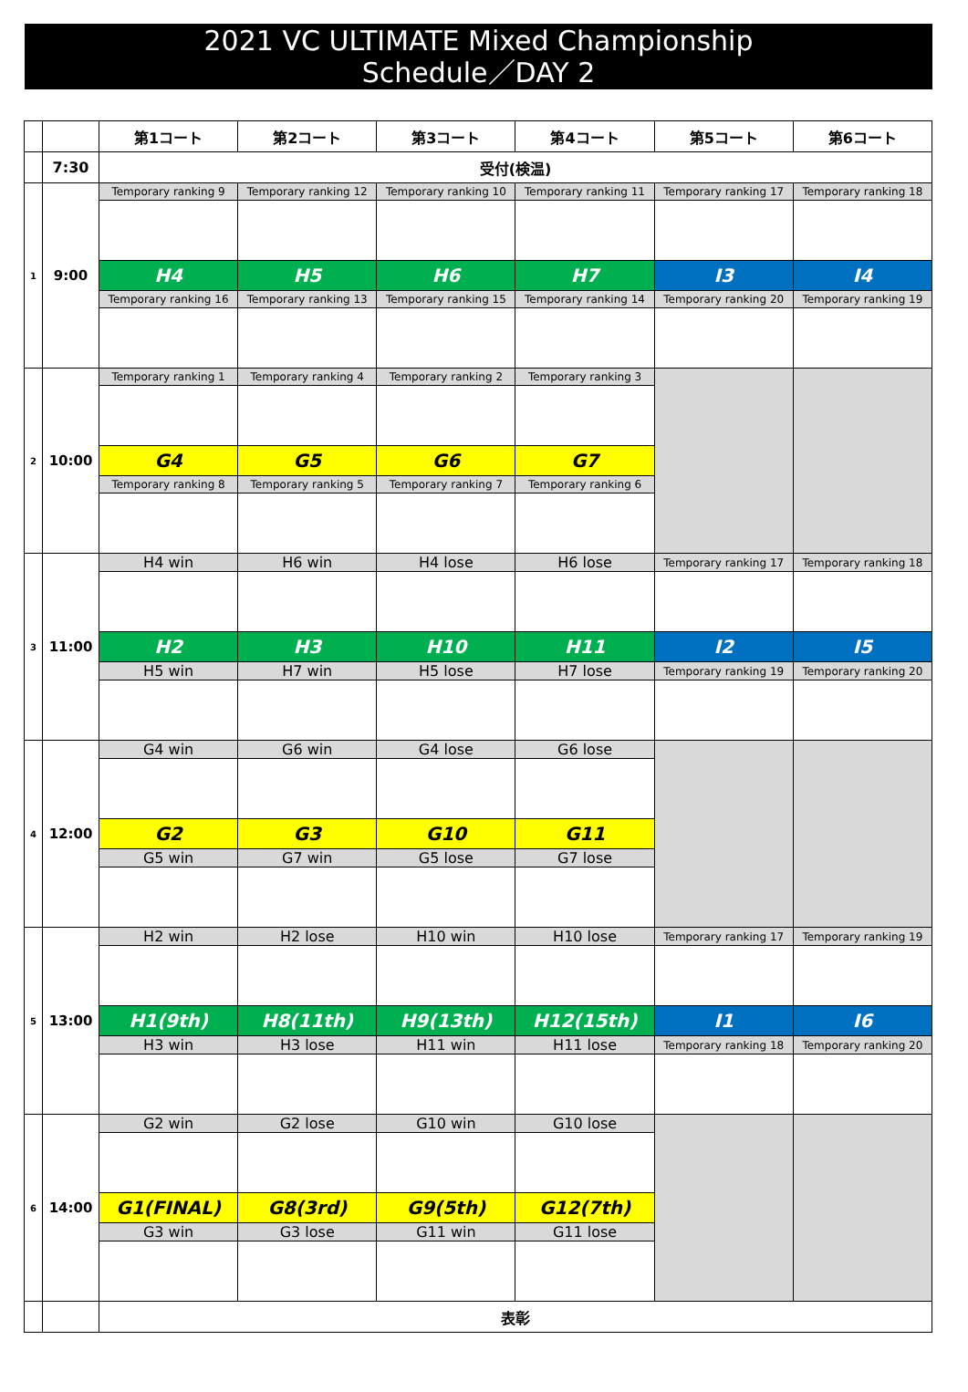2021 VC ULTIMATE Mixed Championship
Schedule／DAY 2
| | | 第1コート | 第2コート | 第3コート | 第4コート | 第5コート | 第6コート |
| | 7:30 | 受付(検温) | | | | | |
| 1 | 9:00 | Temporary ranking 9 | Temporary ranking 12 | Temporary ranking 10 | Temporary ranking 11 | Temporary ranking 17 | Temporary ranking 18 |
| | | H4 | H5 | H6 | H7 | I3 | I4 |
| | | Temporary ranking 16 | Temporary ranking 13 | Temporary ranking 15 | Temporary ranking 14 | Temporary ranking 20 | Temporary ranking 19 |
| 2 | 10:00 | Temporary ranking 1 | Temporary ranking 4 | Temporary ranking 2 | Temporary ranking 3 | | |
| | | G4 | G5 | G6 | G7 | | |
| | | Temporary ranking 8 | Temporary ranking 5 | Temporary ranking 7 | Temporary ranking 6 | | |
| 3 | 11:00 | H4 win | H6 win | H4 lose | H6 lose | Temporary ranking 17 | Temporary ranking 18 |
| | | H2 | H3 | H10 | H11 | I2 | I5 |
| | | H5 win | H7 win | H5 lose | H7 lose | Temporary ranking 19 | Temporary ranking 20 |
| 4 | 12:00 | G4 win | G6 win | G4 lose | G6 lose | | |
| | | G2 | G3 | G10 | G11 | | |
| | | G5 win | G7 win | G5 lose | G7 lose | | |
| 5 | 13:00 | H2 win | H2 lose | H10 win | H10 lose | Temporary ranking 17 | Temporary ranking 19 |
| | | H1(9th) | H8(11th) | H9(13th) | H12(15th) | I1 | I6 |
| | | H3 win | H3 lose | H11 win | H11 lose | Temporary ranking 18 | Temporary ranking 20 |
| 6 | 14:00 | G2 win | G2 lose | G10 win | G10 lose | | |
| | | G1(FINAL) | G8(3rd) | G9(5th) | G12(7th) | | |
| | | G3 win | G3 lose | G11 win | G11 lose | | |
| | | 表彰 | | | | | |